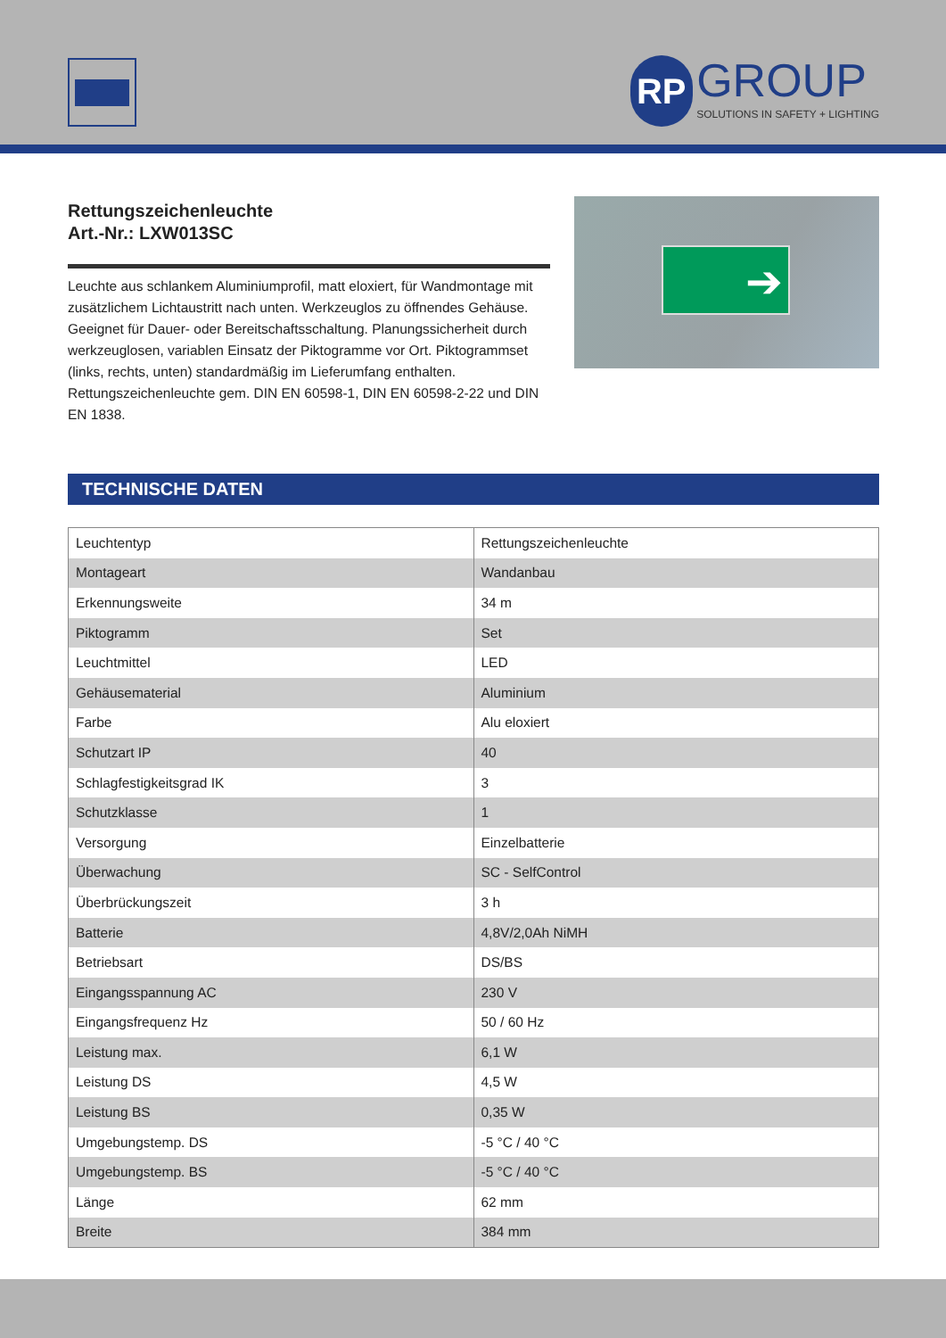RP GROUP SOLUTIONS IN SAFETY + LIGHTING
Rettungszeichenleuchte
Art.-Nr.: LXW013SC
Leuchte aus schlankem Aluminiumprofil, matt eloxiert, für Wandmontage mit zusätzlichem Lichtaustritt nach unten. Werkzeuglos zu öffnendes Gehäuse. Geeignet für Dauer- oder Bereitschaftsschaltung. Planungssicherheit durch werkzeuglosen, variablen Einsatz der Piktogramme vor Ort. Piktogrammset (links, rechts, unten) standardmäßig im Lieferumfang enthalten. Rettungszeichenleuchte gem. DIN EN 60598-1, DIN EN 60598-2-22 und DIN EN 1838.
➔
TECHNISCHE DATEN
| Leuchtentyp | Rettungszeichenleuchte |
| Montageart | Wandanbau |
| Erkennungsweite | 34 m |
| Piktogramm | Set |
| Leuchtmittel | LED |
| Gehäusematerial | Aluminium |
| Farbe | Alu eloxiert |
| Schutzart IP | 40 |
| Schlagfestigkeitsgrad IK | 3 |
| Schutzklasse | 1 |
| Versorgung | Einzelbatterie |
| Überwachung | SC - SelfControl |
| Überbrückungszeit | 3 h |
| Batterie | 4,8V/2,0Ah NiMH |
| Betriebsart | DS/BS |
| Eingangsspannung AC | 230 V |
| Eingangsfrequenz Hz | 50 / 60 Hz |
| Leistung max. | 6,1 W |
| Leistung DS | 4,5 W |
| Leistung BS | 0,35 W |
| Umgebungstemp. DS | -5 °C / 40 °C |
| Umgebungstemp. BS | -5 °C / 40 °C |
| Länge | 62 mm |
| Breite | 384 mm |